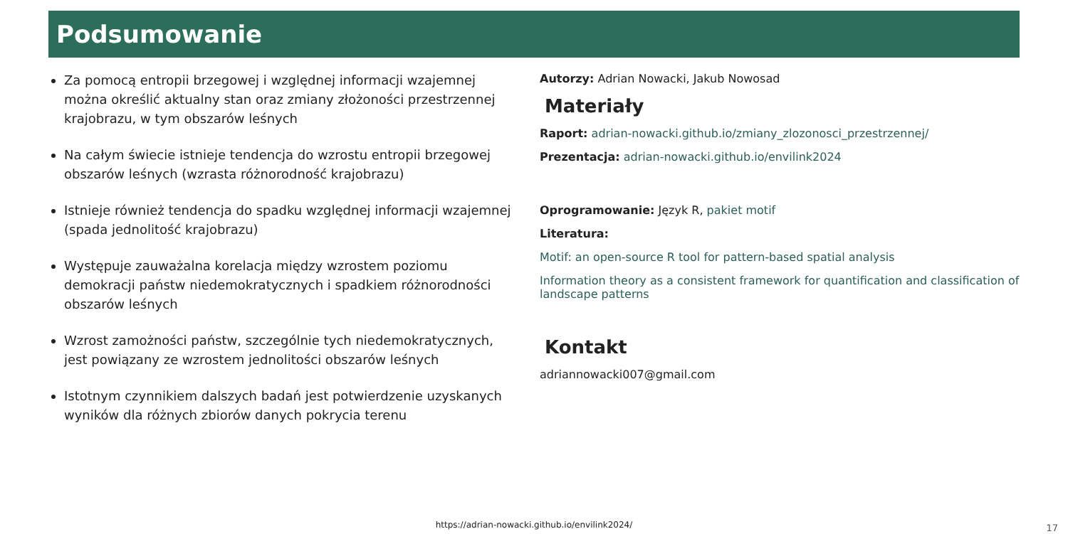Podsumowanie
Za pomocą entropii brzegowej i względnej informacji wzajemnej można określić aktualny stan oraz zmiany złożoności przestrzennej krajobrazu, w tym obszarów leśnych
Na całym świecie istnieje tendencja do wzrostu entropii brzegowej obszarów leśnych (wzrasta różnorodność krajobrazu)
Istnieje również tendencja do spadku względnej informacji wzajemnej (spada jednolitość krajobrazu)
Występuje zauważalna korelacja między wzrostem poziomu demokracji państw niedemokratycznych i spadkiem różnorodności obszarów leśnych
Wzrost zamożności państw, szczególnie tych niedemokratycznych, jest powiązany ze wzrostem jednolitości obszarów leśnych
Istotnym czynnikiem dalszych badań jest potwierdzenie uzyskanych wyników dla różnych zbiorów danych pokrycia terenu
Autorzy: Adrian Nowacki, Jakub Nowosad
Materiały
Raport: adrian-nowacki.github.io/zmiany_zlozonosci_przestrzennej/
Prezentacja: adrian-nowacki.github.io/envilink2024
Oprogramowanie: Język R, pakiet motif
Literatura:
Motif: an open-source R tool for pattern-based spatial analysis
Information theory as a consistent framework for quantification and classification of landscape patterns
Kontakt
adriannowacki007@gmail.com
https://adrian-nowacki.github.io/envilink2024/ 17